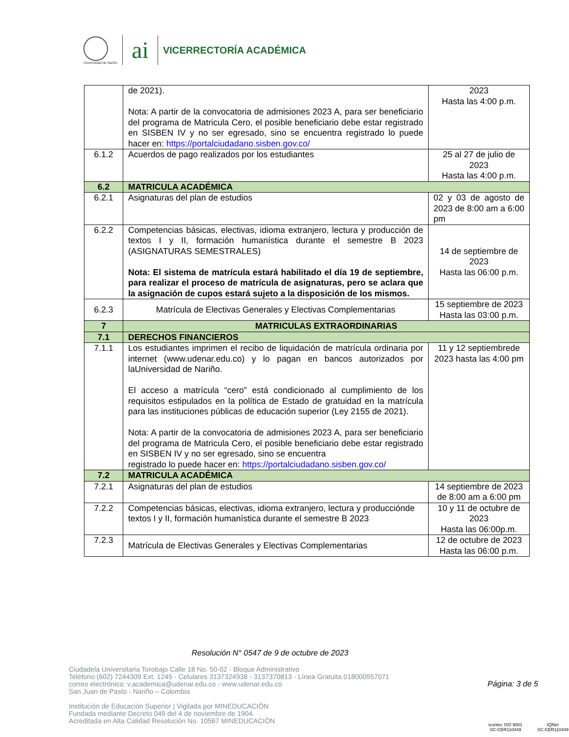Universidad de Nariño
ai
VICERRECTORÍA ACADÉMICA
| | de 2021). Nota: A partir de la convocatoria de admisiones 2023 A, para ser beneficiario del programa de Matricula Cero, el posible beneficiario debe estar registrado en SISBEN IV y no ser egresado, sino se encuentra registrado lo puede hacer en: https://portalciudadano.sisben.gov.co/ | 2023 Hasta las 4:00 p.m. |
| 6.1.2 | Acuerdos de pago realizados por los estudiantes | 25 al 27 de julio de 2023 Hasta las 4:00 p.m. |
| 6.2 | MATRICULA ACADÉMICA | |
| 6.2.1 | Asignaturas del plan de estudios | 02 y 03 de agosto de 2023 de 8:00 am a 6:00 pm |
| 6.2.2 | Competencias básicas, electivas, idioma extranjero, lectura y producción de textos I y II, formación humanística durante el semestre B 2023 (ASIGNATURAS SEMESTRALES) Nota: El sistema de matrícula estará habilitado el día 19 de septiembre, para realizar el proceso de matrícula de asignaturas, pero se aclara que la asignación de cupos estará sujeto a la disposición de los mismos. | 14 de septiembre de 2023 Hasta las 06:00 p.m. |
| 6.2.3 | Matrícula de Electivas Generales y Electivas Complementarias | 15 septiembre de 2023 Hasta las 03:00 p.m. |
| 7 | MATRICULAS EXTRAORDINARIAS | |
| 7.1 | DERECHOS FINANCIEROS | |
| 7.1.1 | Los estudiantes imprimen el recibo de liquidación de matrícula ordinaria por internet (www.udenar.edu.co) y lo pagan en bancos autorizados por laUniversidad de Nariño. El acceso a matrícula “cero” está condicionado al cumplimiento de los requisitos estipulados en la política de Estado de gratuidad en la matrícula para las instituciones públicas de educación superior (Ley 2155 de 2021). Nota: A partir de la convocatoria de admisiones 2023 A, para ser beneficiario del programa de Matricula Cero, el posible beneficiario debe estar registrado en SISBEN IV y no ser egresado, sino se encuentra registrado lo puede hacer en: https://portalciudadano.sisben.gov.co/ | 11 y 12 septiembrede 2023 hasta las 4:00 pm |
| 7.2 | MATRICULA ACADÉMICA | |
| 7.2.1 | Asignaturas del plan de estudios | 14 septiembre de 2023 de 8:00 am a 6:00 pm |
| 7.2.2 | Competencias básicas, electivas, idioma extranjero, lectura y producciónde textos I y II, formación humanística durante el semestre B 2023 | 10 y 11 de octubre de 2023 Hasta las 06:00p.m. |
| 7.2.3 | Matrícula de Electivas Generales y Electivas Complementarias | 12 de octubre de 2023 Hasta las 06:00 p.m. |
Resolución N° 0547 de 9 de octubre de 2023
Ciudadela Universitaria Torobajo Calle 18 No. 50-02 - Bloque Administrativo
Teléfono (602) 7244309 Ext. 1245 - Celulares 3137324938 - 3137370813 - Línea Gratuita 018000957071
correo electrónico: v.academica@udenar.edu.co - www.udenar.edu.co
San Juan de Pasto - Nariño – Colombia
Institución de Educación Superior | Vigilada por MINEDUCACIÓN
Fundada mediante Decreto 049 del 4 de noviembre de 1904.
Acreditada en Alta Calidad Resolución No. 10567 MINEDUCACIÓN
Página: 3 de 5
icontec ISO 9001
SC-CER110449
IQNet
SC-CER110449